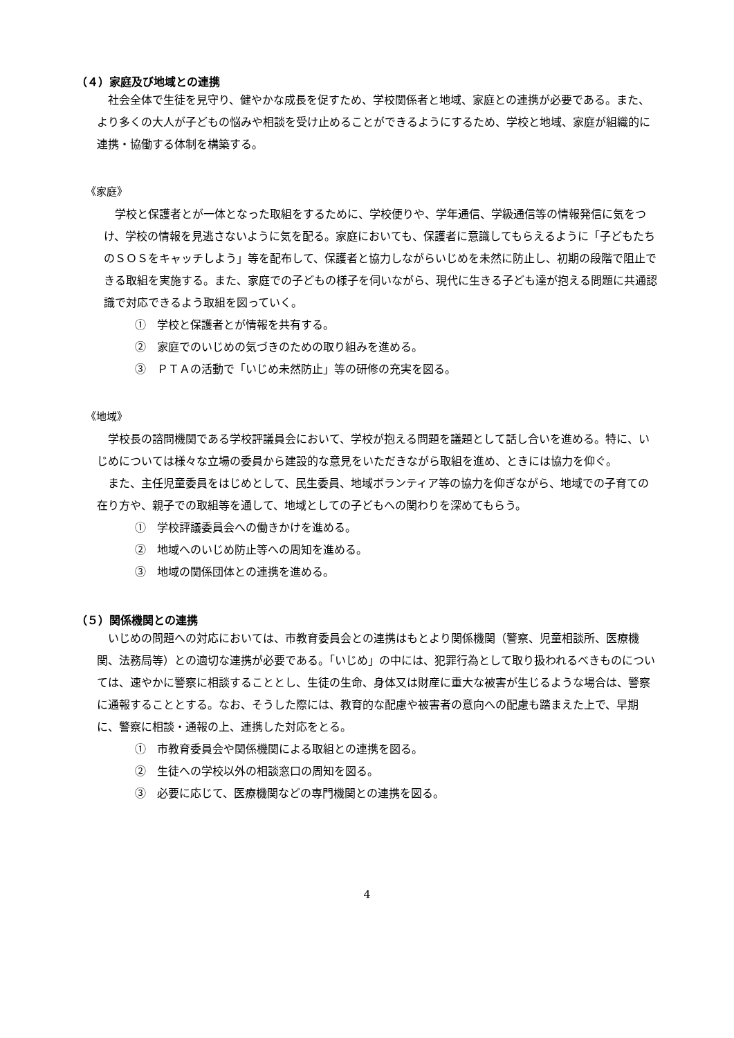（４）家庭及び地域との連携
社会全体で生徒を見守り、健やかな成長を促すため、学校関係者と地域、家庭との連携が必要である。また、より多くの大人が子どもの悩みや相談を受け止めることができるようにするため、学校と地域、家庭が組織的に連携・協働する体制を構築する。
《家庭》
学校と保護者とが一体となった取組をするために、学校便りや、学年通信、学級通信等の情報発信に気をつけ、学校の情報を見逃さないように気を配る。家庭においても、保護者に意識してもらえるように「子どもたちのＳＯＳをキャッチしよう」等を配布して、保護者と協力しながらいじめを未然に防止し、初期の段階で阻止できる取組を実施する。また、家庭での子どもの様子を伺いながら、現代に生きる子ども達が抱える問題に共通認識で対応できるよう取組を図っていく。
①　学校と保護者とが情報を共有する。
②　家庭でのいじめの気づきのための取り組みを進める。
③　ＰＴＡの活動で「いじめ未然防止」等の研修の充実を図る。
《地域》
学校長の諮問機関である学校評議員会において、学校が抱える問題を議題として話し合いを進める。特に、いじめについては様々な立場の委員から建設的な意見をいただきながら取組を進め、ときには協力を仰ぐ。
また、主任児童委員をはじめとして、民生委員、地域ボランティア等の協力を仰ぎながら、地域での子育ての在り方や、親子での取組等を通して、地域としての子どもへの関わりを深めてもらう。
①　学校評議委員会への働きかけを進める。
②　地域へのいじめ防止等への周知を進める。
③　地域の関係団体との連携を進める。
（５）関係機関との連携
いじめの問題への対応においては、市教育委員会との連携はもとより関係機関（警察、児童相談所、医療機関、法務局等）との適切な連携が必要である。「いじめ」の中には、犯罪行為として取り扱われるべきものについては、速やかに警察に相談することとし、生徒の生命、身体又は財産に重大な被害が生じるような場合は、警察に通報することとする。なお、そうした際には、教育的な配慮や被害者の意向への配慮も踏まえた上で、早期に、警察に相談・通報の上、連携した対応をとる。
①　市教育委員会や関係機関による取組との連携を図る。
②　生徒への学校以外の相談窓口の周知を図る。
③　必要に応じて、医療機関などの専門機関との連携を図る。
4